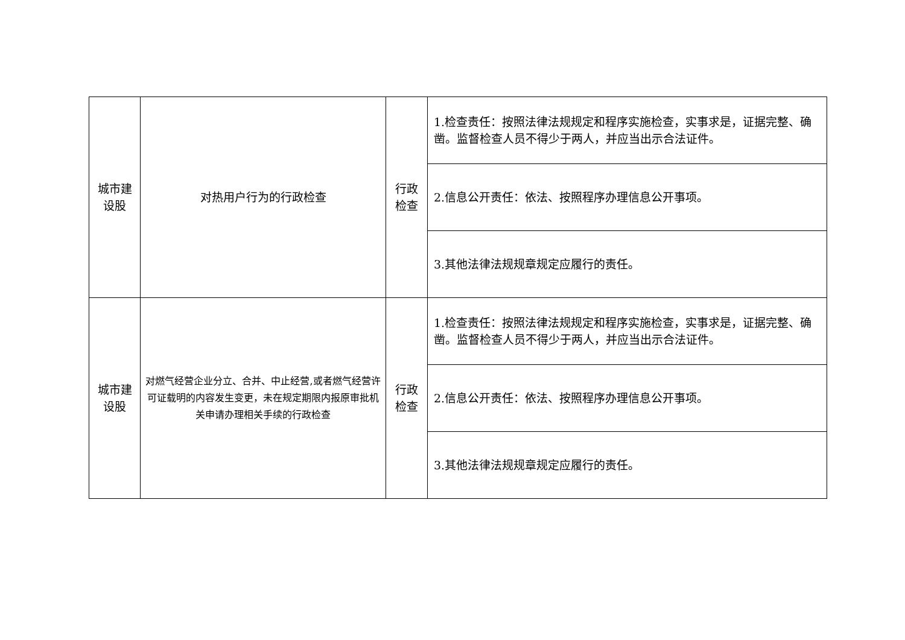| 城市建 设股 | 对热用户行为的行政检查 | 行政 检查 | 1.检查责任：按照法律法规规定和程序实施检查，实事求是，证据完整、确凿。监督检查人员不得少于两人，并应当出示合法证件。 |
| | | | 2.信息公开责任：依法、按照程序办理信息公开事项。 |
| | | | 3.其他法律法规规章规定应履行的责任。 |
| 城市建 设股 | 对燃气经营企业分立、合并、中止经营,或者燃气经营许可证载明的内容发生变更，未在规定期限内报原审批机关申请办理相关手续的行政检查 | 行政 检查 | 1.检查责任：按照法律法规规定和程序实施检查，实事求是，证据完整、确凿。监督检查人员不得少于两人，并应当出示合法证件。 |
| | | | 2.信息公开责任：依法、按照程序办理信息公开事项。 |
| | | | 3.其他法律法规规章规定应履行的责任。 |